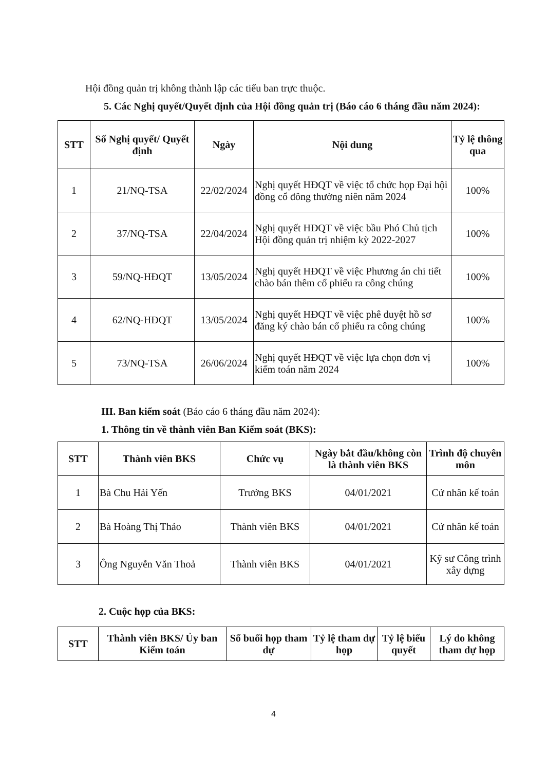Hội đồng quản trị không thành lập các tiểu ban trực thuộc.
5. Các Nghị quyết/Quyết định của Hội đồng quản trị (Báo cáo 6 tháng đầu năm 2024):
| STT | Số Nghị quyết/ Quyết định | Ngày | Nội dung | Tỷ lệ thông qua |
| --- | --- | --- | --- | --- |
| 1 | 21/NQ-TSA | 22/02/2024 | Nghị quyết HĐQT về việc tổ chức họp Đại hội đồng cổ đông thường niên năm 2024 | 100% |
| 2 | 37/NQ-TSA | 22/04/2024 | Nghị quyết HĐQT về việc bầu Phó Chủ tịch Hội đồng quản trị nhiệm kỳ 2022-2027 | 100% |
| 3 | 59/NQ-HĐQT | 13/05/2024 | Nghị quyết HĐQT về việc Phương án chi tiết chào bán thêm cổ phiếu ra công chúng | 100% |
| 4 | 62/NQ-HĐQT | 13/05/2024 | Nghị quyết HĐQT về việc phê duyệt hồ sơ đăng ký chào bán cổ phiếu ra công chúng | 100% |
| 5 | 73/NQ-TSA | 26/06/2024 | Nghị quyết HĐQT về việc lựa chọn đơn vị kiểm toán năm 2024 | 100% |
III. Ban kiểm soát (Báo cáo 6 tháng đầu năm 2024):
1. Thông tin về thành viên Ban Kiểm soát (BKS):
| STT | Thành viên BKS | Chức vụ | Ngày bắt đầu/không còn là thành viên BKS | Trình độ chuyên môn |
| --- | --- | --- | --- | --- |
| 1 | Bà Chu Hải Yến | Trưởng BKS | 04/01/2021 | Cử nhân kế toán |
| 2 | Bà Hoàng Thị Thảo | Thành viên BKS | 04/01/2021 | Cử nhân kế toán |
| 3 | Ông Nguyễn Văn Thoả | Thành viên BKS | 04/01/2021 | Kỹ sư Công trình xây dựng |
2. Cuộc họp của BKS:
| STT | Thành viên BKS/ Ủy ban Kiểm toán | Số buổi họp tham dự | Tỷ lệ tham dự họp | Tỷ lệ biểu quyết | Lý do không tham dự họp |
| --- | --- | --- | --- | --- | --- |
4